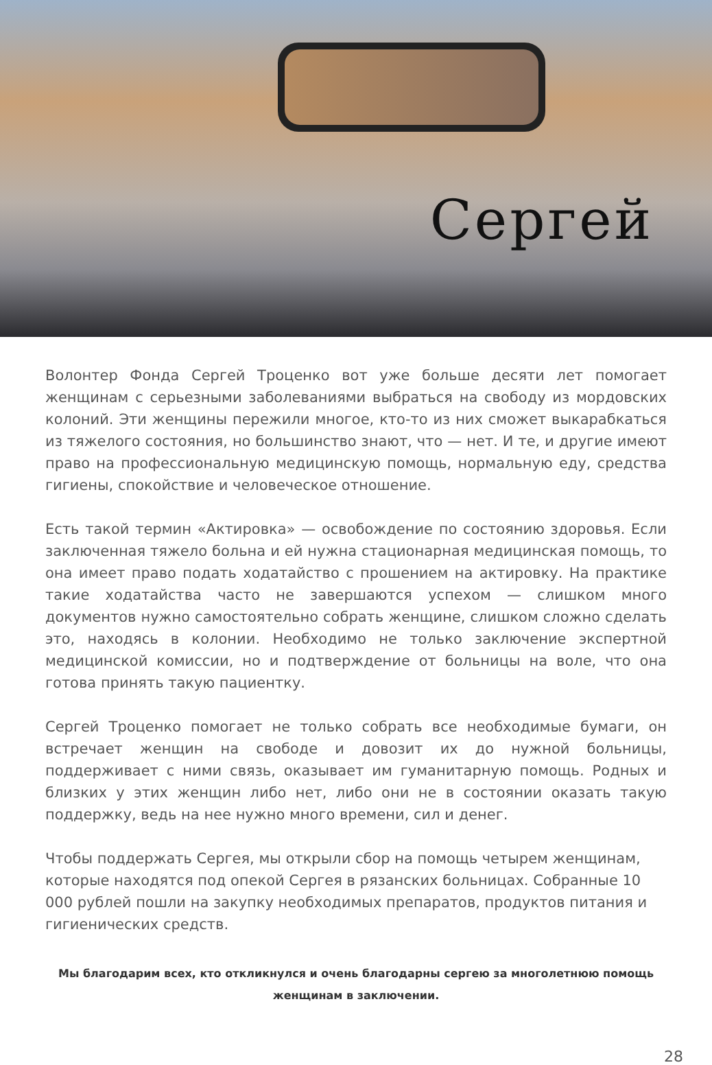Сергей
Волонтер Фонда Сергей Троценко вот уже больше десяти лет помогает женщинам с серьезными заболеваниями выбраться на свободу из мордовских колоний. Эти женщины пережили многое, кто-то из них сможет выкарабкаться из тяжелого состояния, но большинство знают, что — нет. И те, и другие имеют право на профессиональную медицинскую помощь, нормальную еду, средства гигиены, спокойствие и человеческое отношение.
Есть такой термин «Актировка» — освобождение по состоянию здоровья. Если заключенная тяжело больна и ей нужна стационарная медицинская помощь, то она имеет право подать ходатайство с прошением на актировку. На практике такие ходатайства часто не завершаются успехом — слишком много документов нужно самостоятельно собрать женщине, слишком сложно сделать это, находясь в колонии. Необходимо не только заключение экспертной медицинской комиссии, но и подтверждение от больницы на воле, что она готова принять такую пациентку.
Сергей Троценко помогает не только собрать все необходимые бумаги, он встречает женщин на свободе и довозит их до нужной больницы, поддерживает с ними связь, оказывает им гуманитарную помощь. Родных и близких у этих женщин либо нет, либо они не в состоянии оказать такую поддержку, ведь на нее нужно много времени, сил и денег.
Чтобы поддержать Сергея, мы открыли сбор на помощь четырем женщинам, которые находятся под опекой Сергея в рязанских больницах. Собранные 10 000 рублей пошли на закупку необходимых препаратов, продуктов питания и гигиенических средств.
Мы благодарим всех, кто откликнулся и очень благодарны сергею за многолетнюю помощь женщинам в заключении.
28